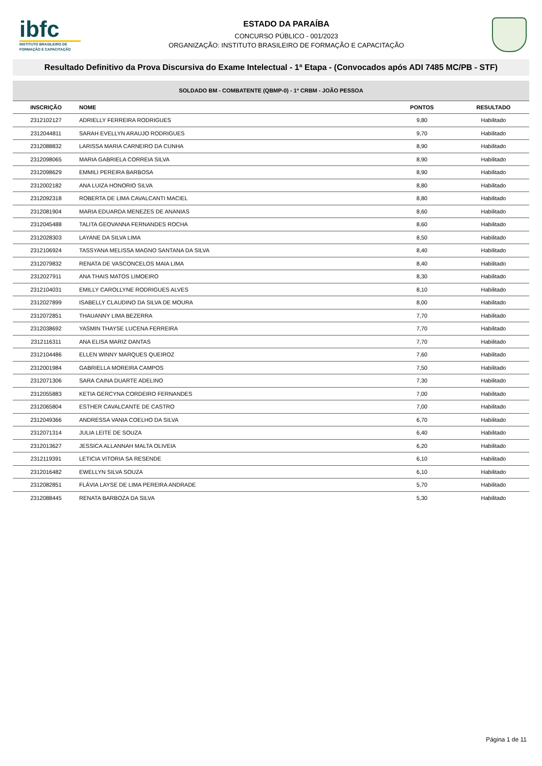ibfc
INSTITUTO BRASILEIRO DE FORMAÇÃO E CAPACITAÇÃO
ESTADO DA PARAÍBA
CONCURSO PÚBLICO - 001/2023
ORGANIZAÇÃO: INSTITUTO BRASILEIRO DE FORMAÇÃO E CAPACITAÇÃO
Resultado Definitivo da Prova Discursiva do Exame Intelectual - 1ª Etapa - (Convocados após ADI 7485 MC/PB - STF)
| SOLDADO BM - COMBATENTE (QBMP-0) - 1º CRBM - JOÃO PESSOA | | | |
| --- | --- | --- | --- |
| INSCRIÇÃO | NOME | PONTOS | RESULTADO |
| 2312102127 | ADRIELLY FERREIRA RODRIGUES | 9,80 | Habilitado |
| 2312044811 | SARAH EVELLYN ARAUJO RODRIGUES | 9,70 | Habilitado |
| 2312088832 | LARISSA MARIA CARNEIRO DA CUNHA | 8,90 | Habilitado |
| 2312098065 | MARIA GABRIELA CORREIA SILVA | 8,90 | Habilitado |
| 2312098629 | EMMILI PEREIRA BARBOSA | 8,90 | Habilitado |
| 2312002182 | ANA LUIZA HONORIO SILVA | 8,80 | Habilitado |
| 2312092318 | ROBERTA DE LIMA CAVALCANTI MACIEL | 8,80 | Habilitado |
| 2312081904 | MARIA EDUARDA MENEZES DE ANANIAS | 8,60 | Habilitado |
| 2312045488 | TALITA GEOVANNA FERNANDES ROCHA | 8,60 | Habilitado |
| 2312028303 | LAYANE DA SILVA LIMA | 8,50 | Habilitado |
| 2312106924 | TASSYANA MELISSA MAGNO SANTANA DA SILVA | 8,40 | Habilitado |
| 2312079832 | RENATA DE VASCONCELOS MAIA LIMA | 8,40 | Habilitado |
| 2312027911 | ANA THAIS MATOS LIMOEIRO | 8,30 | Habilitado |
| 2312104031 | EMILLY CAROLLYNE RODRIGUES ALVES | 8,10 | Habilitado |
| 2312027899 | ISABELLY CLAUDINO DA SILVA DE MOURA | 8,00 | Habilitado |
| 2312072851 | THAUANNY LIMA BEZERRA | 7,70 | Habilitado |
| 2312038692 | YASMIN THAYSE LUCENA FERREIRA | 7,70 | Habilitado |
| 2312116311 | ANA ELISA MARIZ DANTAS | 7,70 | Habilitado |
| 2312104486 | ELLEN WINNY MARQUES QUEIROZ | 7,60 | Habilitado |
| 2312001984 | GABRIELLA MOREIRA CAMPOS | 7,50 | Habilitado |
| 2312071306 | SARA CAINA DUARTE ADELINO | 7,30 | Habilitado |
| 2312055883 | KETIA GERCYNA CORDEIRO FERNANDES | 7,00 | Habilitado |
| 2312065804 | ESTHER CAVALCANTE DE CASTRO | 7,00 | Habilitado |
| 2312049366 | ANDRESSA VANIA COELHO DA SILVA | 6,70 | Habilitado |
| 2312071314 | JULIA LEITE DE SOUZA | 6,40 | Habilitado |
| 2312013627 | JESSICA ALLANNAH MALTA OLIVEIA | 6,20 | Habilitado |
| 2312119391 | LETICIA VITORIA SA RESENDE | 6,10 | Habilitado |
| 2312016482 | EWELLYN SILVA SOUZA | 6,10 | Habilitado |
| 2312082851 | FLÁVIA LAYSE DE LIMA PEREIRA ANDRADE | 5,70 | Habilitado |
| 2312088445 | RENATA BARBOZA DA SILVA | 5,30 | Habilitado |
Página 1 de 11